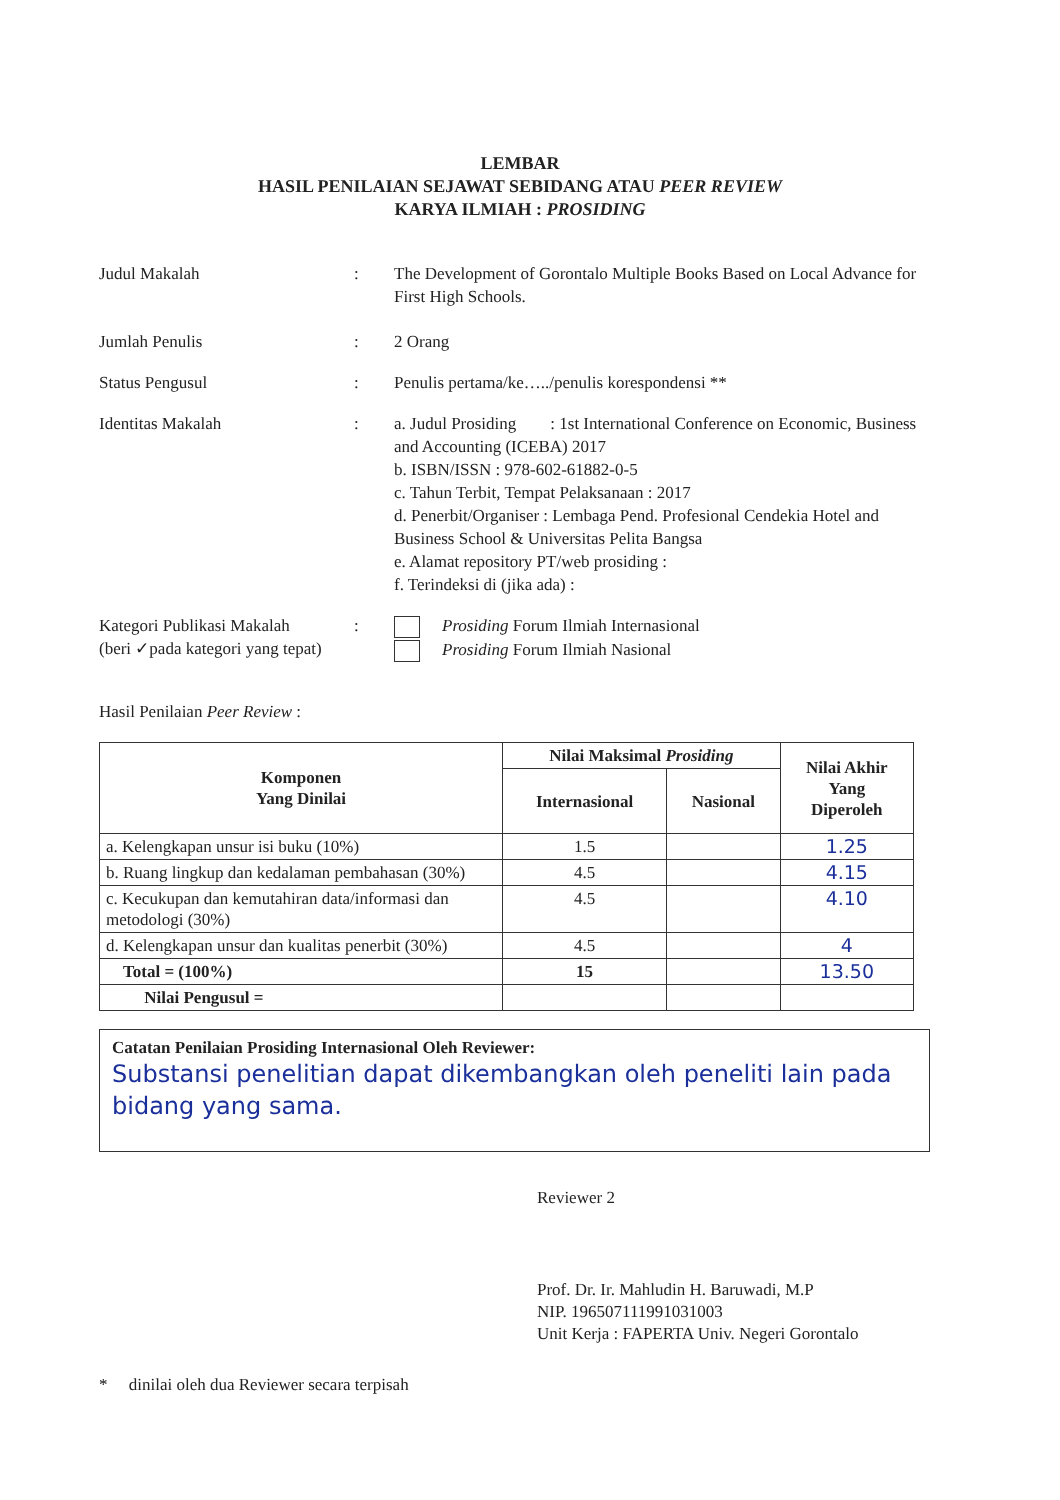LEMBAR
HASIL PENILAIAN SEJAWAT SEBIDANG ATAU PEER REVIEW
KARYA ILMIAH : PROSIDING
Judul Makalah : The Development of Gorontalo Multiple Books Based on Local Advance for First High Schools.
Jumlah Penulis : 2 Orang
Status Pengusul : Penulis pertama/ke…../penulis korespondensi **
Identitas Makalah : a. Judul Prosiding : 1st International Conference on Economic, Business and Accounting (ICEBA) 2017
b. ISBN/ISSN : 978-602-61882-0-5
c. Tahun Terbit, Tempat Pelaksanaan : 2017
d. Penerbit/Organiser : Lembaga Pend. Profesional Cendekia Hotel and Business School & Universitas Pelita Bangsa
e. Alamat repository PT/web prosiding :
f. Terindeksi di (jika ada) :
Kategori Publikasi Makalah
(beri ✓pada kategori yang tepat)
: Prosiding Forum Ilmiah Internasional
Prosiding Forum Ilmiah Nasional
Hasil Penilaian Peer Review :
| Komponen Yang Dinilai | Nilai Maksimal Prosiding | | Nilai Akhir Yang Diperoleh |
| --- | --- | --- | --- |
| | Internasional | Nasional | |
| a. Kelengkapan unsur isi buku (10%) | 1.5 | | 1.25 |
| b. Ruang lingkup dan kedalaman pembahasan (30%) | 4.5 | | 4.15 |
| c. Kecukupan dan kemutahiran data/informasi dan metodologi (30%) | 4.5 | | 4.10 |
| d. Kelengkapan unsur dan kualitas penerbit (30%) | 4.5 | | 4 |
| Total = (100%) | 15 | | 13.50 |
| Nilai Pengusul = | | | |
Catatan Penilaian Prosiding Internasional Oleh Reviewer:
Substansi penelitian dapat dikembangkan oleh peneliti lain pada bidang yang sama.
Reviewer 2
Prof. Dr. Ir. Mahludin H. Baruwadi, M.P
NIP. 196507111991031003
Unit Kerja : FAPERTA Univ. Negeri Gorontalo
* dinilai oleh dua Reviewer secara terpisah